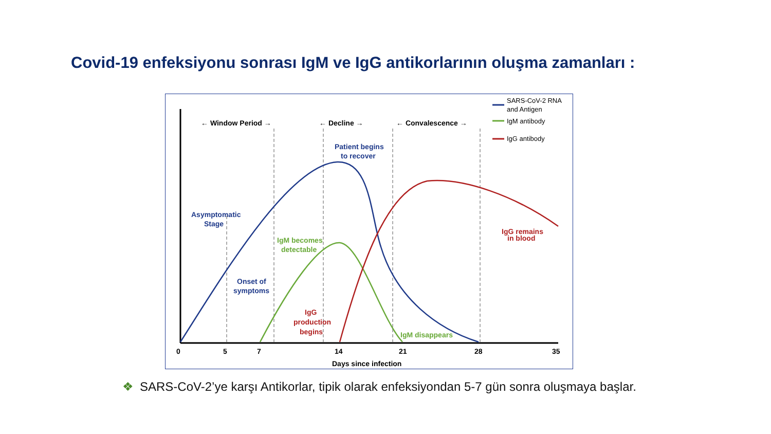Covid-19 enfeksiyonu sonrası IgM ve IgG antikorlarının oluşma zamanları :
← Window Period →
← Decline →
← Convalescence →
Asymptomatic
Stage
Patient begins
to recover
Onset of
symptoms
IgM becomes
detectable
IgG
production
begins
IgM disappears
IgG remains
in blood
0
5
7
14
21
28
35
Days since infection
SARS-CoV-2 RNA
and Antigen
IgM antibody
IgG antibody
❖ SARS-CoV-2’ye karşı Antikorlar, tipik olarak enfeksiyondan 5-7 gün sonra oluşmaya başlar.